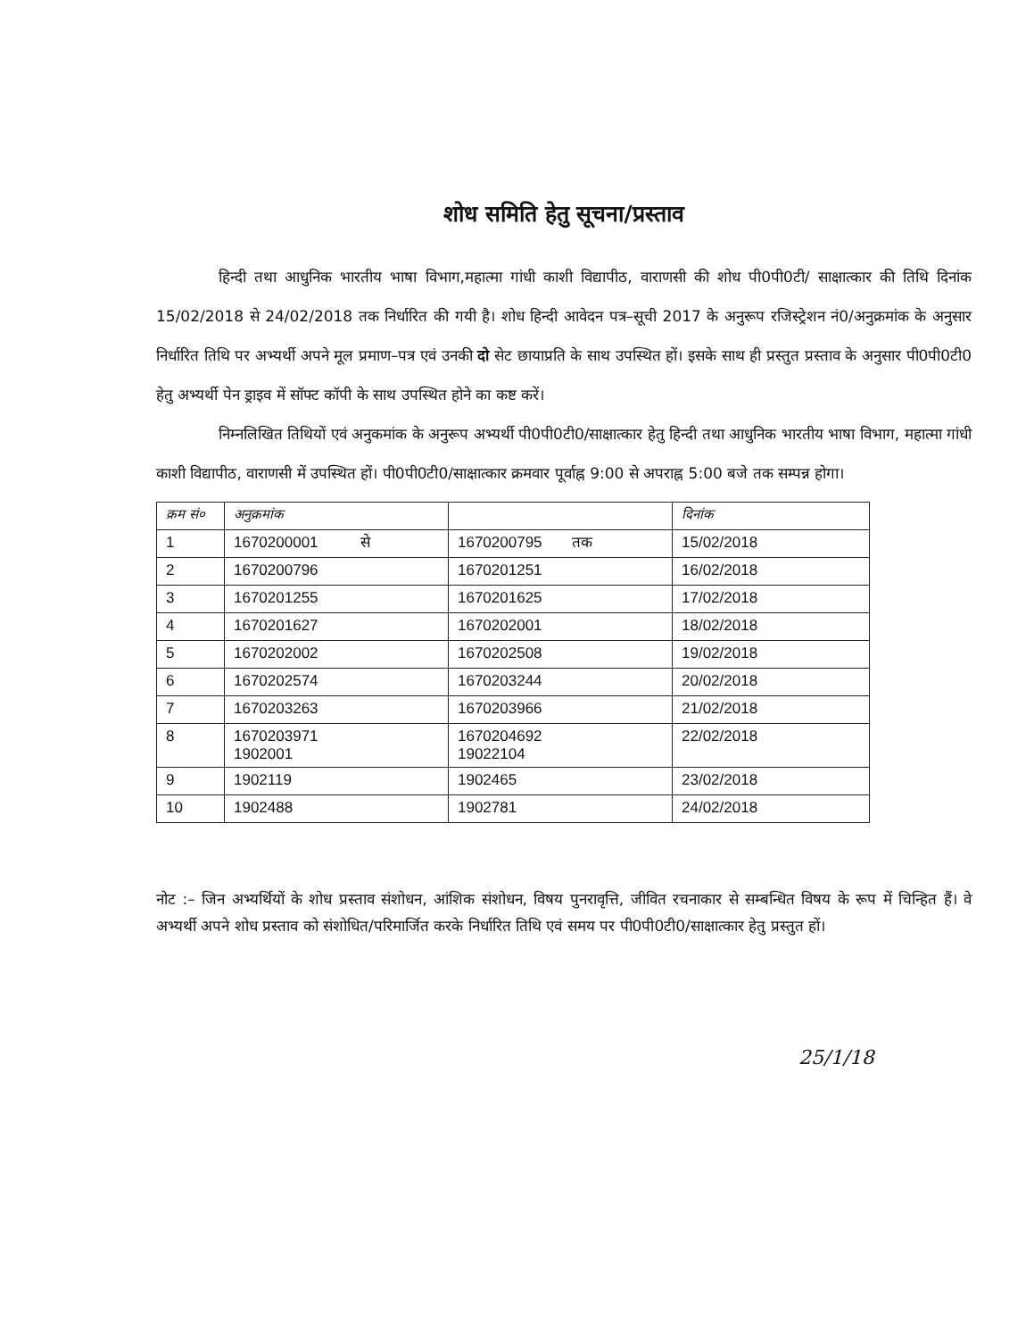शोध समिति हेतु सूचना/प्रस्ताव
हिन्दी तथा आधुनिक भारतीय भाषा विभाग,महात्मा गांधी काशी विद्यापीठ, वाराणसी की शोध पी0पी0टी/ साक्षात्कार की तिथि दिनांक 15/02/2018 से 24/02/2018 तक निर्धारित की गयी है। शोध हिन्दी आवेदन पत्र–सूची 2017 के अनुरूप रजिस्ट्रेशन नं0/अनुक्रमांक के अनुसार निर्धारित तिथि पर अभ्यर्थी अपने मूल प्रमाण–पत्र एवं उनकी दो सेट छायाप्रति के साथ उपस्थित हों। इसके साथ ही प्रस्तुत प्रस्ताव के अनुसार पी0पी0टी0 हेतु अभ्यर्थी पेन ड्राइव में सॉफ्ट कॉपी के साथ उपस्थित होने का कष्ट करें।
निम्नलिखित तिथियों एवं अनुकमांक के अनुरूप अभ्यर्थी पी0पी0टी0/साक्षात्कार हेतु हिन्दी तथा आधुनिक भारतीय भाषा विभाग, महात्मा गांधी काशी विद्यापीठ, वाराणसी में उपस्थित हों। पी0पी0टी0/साक्षात्कार क्रमवार पूर्वाह्न 9:00 से अपराह्न 5:00 बजे तक सम्पन्न होगा।
| क्रम सं० | अनुक्रमांक | | दिनांक |
| --- | --- | --- | --- |
| 1 | 1670200001 से | 1670200795 तक | 15/02/2018 |
| 2 | 1670200796 | 1670201251 | 16/02/2018 |
| 3 | 1670201255 | 1670201625 | 17/02/2018 |
| 4 | 1670201627 | 1670202001 | 18/02/2018 |
| 5 | 1670202002 | 1670202508 | 19/02/2018 |
| 6 | 1670202574 | 1670203244 | 20/02/2018 |
| 7 | 1670203263 | 1670203966 | 21/02/2018 |
| 8 | 1670203971 1902001 | 1670204692 19022104 | 22/02/2018 |
| 9 | 1902119 | 1902465 | 23/02/2018 |
| 10 | 1902488 | 1902781 | 24/02/2018 |
नोट :– जिन अभ्यर्थियों के शोध प्रस्ताव संशोधन, आंशिक संशोधन, विषय पुनरावृत्ति, जीवित रचनाकार से सम्बन्धित विषय के रूप में चिन्हित हैं। वे अभ्यर्थी अपने शोध प्रस्ताव को संशोधित/परिमार्जित करके निर्धारित तिथि एवं समय पर पी0पी0टी0/साक्षात्कार हेतु प्रस्तुत हों।
25/1/18